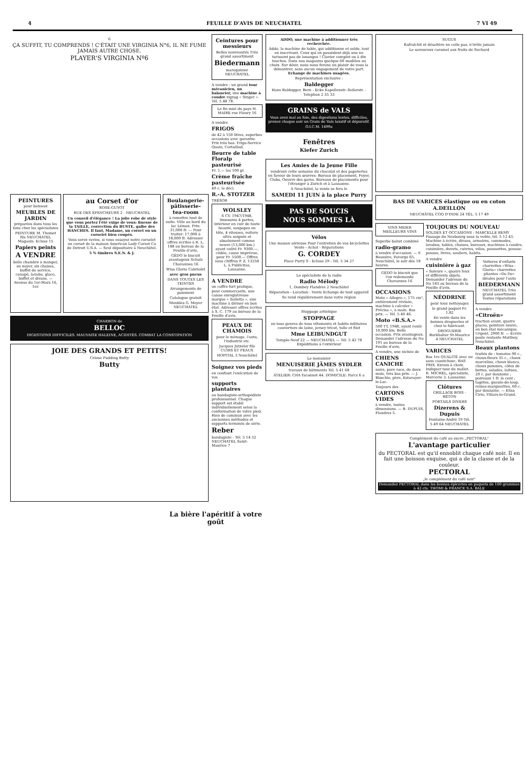4 FEUILLE D'AVIS DE NEUCHATEL 7 VI 49
6
ÇA SUFFIT, TU COMPRENDS ! C'ÉTAIT UNE VIRGINIA N°6, IL NE FUME JAMAIS AUTRE CHOSE.
PLAYER'S VIRGINIA Nº6
PEINTURES
pour bateaux
MEUBLES DE JARDIN
préparées dans tous les tons chez les spécialistes
PEINTURE M. Thomet fils NEUCHATEL Magasin: Ecluse 15
Papiers peints
A VENDRE
belle chambre à manger, en noyer, six chaises, buffet de service, canapé, lavabo, glace, buffet et divans. — Avenue du 1er-Mars 16, 1er.
au Corset d'or
ROSÉ-GUYOT
RUE DES ÉPANCHEURS 2 . NEUCHATEL
Un conseil d'élégance ! La jolie robe de style que vous portez l'été exige de vous: finesse de la TAILLE, correction du BUSTE, galbe des HANCHES. Il faut, Madame, un corset ou un corselet bien coupés.
Vous serez ravies, si vous essayez notre corselet ou corset de la maison American Lady Corset Co de Detroit U.S.A. — Seul dépositaire à Neuchâtel.
5 % timbres S.E.N. & J.
Boulangerie-pâtisserie-tea-room
à remettre tout de suite. Ville au bord du lac Léman. Prix: 31,000 fr. — Pour traiter: 17,000 à 18,000 fr. Adresser offres écrites à R. L. 188 au bureau de la Feuille d'avis.
GÉDO le biscuit avantageux Schulz Chavannes 16
Wisa Gloria Cabriolet
avec gros pneus
DANS TOUTES LES TEINTES
Arrangements de paiement
Catalogue gratuit
Meubles G. Meyer NEUCHATEL
CHARBON de
BELLOC
DIGESTIONS DIFFICILES. MAUVAISE HALEINE, ACIDITÉS. COMBAT LA CONSTIPATION
JOIE DES GRANDS ET PETITS!
Crème Pudding Butty
Butty
Ceintures pour messieurs
Belles nouveautés Très grand assortiment
Biedermann
maroquinier NEUCHATEL
A vendre : un grand tour mécanicien, un balancier, une machine à coudre zigzag « Singer ». Tél. 5 48 78.
Le fin miel du pays H. MAIRE rue Fleury 16
A vendre
FRIGOS
de 42 à 150 litres, superbes occasions avec garantie. Prix très bas. Frigo-Service Quain, Cortaillod.
Beurre de table Floralp pasteurisé
Fr. 1.— les 100 gr.
Crème fraîche pasteurisée
49 c. le déci.
R.-A. STOTZER
TRÉSOR
WOLSLEY
6 CV. 1947/1948, limousine 4 portes, intérieur en cuir de toute beauté, soupapes en tête, 4 vitesses, voiture ultra soignée et absolument comme neuve (13,000 km.) ayant coûté Fr. 9300.—, cédée, cause imprévue, pour Fr. 5500.— Offres sous chiffres P. Z. 13258 L. à Publicitas, Lausanne.
A VENDRE
un coffre fort pratique, pour commerçants, une caisse enregistreuse marque « Solletta », une machine à diviser en bon état. Adresser offres écrites à X. C. 179 au bureau de la Feuille d'avis.
PEAUX DE CHAMOIS
pour le ménage, l'auto, l'industrie etc.
Jacques Jutzeler fils CUIRS ET PEAUX
HOPITAL 3 Neuchâtel
Soignez vos pieds
en confiant l'exécution de vos
supports plantaires
au bandagiste-orthopédiste professionnel. Chaque support est établi individuellement selon la conformation de votre pied. Rien de commun avec les anciennes méthodes et supports terminés de série.
Reber
bandagiste - Tél. 5 14 52 NEUCHATEL Saint-Maurice 7
ADDO, une machine à additionner très recherchée.
Addo, la machine de table, qui additionne et solde, tout en inscrivant. Ceux qui en possèdent déjà une ne tarissent pas de louanges ! Clavier complet ou à dix touches. Dans nos magasins quelque 60 modèles au choix. Sur désir, nous nous ferons un plaisir de vous la démontrer, sans aucun engagement de votre part. Echange de machines usagées.
Représentation exclusive :
Baldegger
Hans Baldegger, Bern - Ecke Kapellenstr.-Seilerstr. - Telephon 2 35 33
GRAINS de VALS
Vous avez mal au foie, des digestions lentes, difficiles, prenez chaque soir un Grain de Vals laxatif et dépuratif.
O.I.C.M. 1499a
Fenêtres
Kiefer Zurich
Les Amies de la Jeune Fille
vendront cette semaine du chocolat et des papeteries en faveur de leurs œuvres: Bureau de placement, Foyer, Clubs, Oeuvre des gares. Bureaux de placements pour l'étranger à Zurich et à Lausanne.
A Neuchâtel, la vente se fera le
SAMEDI 11 JUIN à la place Purry
PAS DE SOUCIS
NOUS SOMMES LÀ
Vélos
Une maison sérieuse Pour l'entretien de vos bicyclettes Vente - Achat - Réparations
G. CORDEY
Place Purry 9 - Ecluse 29 - Tél. 5 34 27
Le spécialiste de la radio
Radio Mélody
1, Dombey Flandres 2 Neuchâtel
Réparation - Location - Vente Echange de tout appareil
Se rend régulièrement dans votre région
Stoppage artistique
STOPPAGE
en tous genres de tous vêtements et habits militaires couverture de laine, jersey tricot, tulle et filet
Mme LEIBUNDGUT
Temple-Neuf 22 — NEUCHATEL — Tél. 5 43 78 Expéditions à l'extérieur
Le menuisier
MENUISERIE JÄMES SYDLER
travaux de bâtiments Tél. 5 41 68
ATELIER: Crêt-Taconnet 44. DOMICILE: Parcs 6 a
SUGUS
Rafraîchit et désaltère ne colle pas, n'irrite jamais
Le savoureux caramel aux fruits de Suchard
BAS DE VARICES élastique ou en coton
A.DEILLON
NEUCHÂTEL COQ D'INDE 24 TÉL. 5 17 49
VINS MEIER MEILLEURS VINS
Superbe bahut combiné
radio-gramo
à vendre d'occasion. — F. Beausire, Favarge 65, Neuchâtel, le soir dès 18 heures.
GÉDO le biscuit que l'on redemande Chavannes 16
OCCASIONS
Moto « Allegro », 175 cm³, entièrement révisée, machine à calculer « Précisa », à main. Bas prix. — Tél. 5 40 46.
Moto «B.S.A.»
500 TT, 1948, ayant roulé 10,000 km. Belle occasion. Prix avantageux. Demander l'adresse du No 191 au bureau de la Feuille d'avis.
A vendre, une nichée de
CHIENS CANICHE
noirs, pure race, de deux mois, très bas prix. — J. Blœchle, père, Estavayer-le-Lac.
Toujours des
CARTONS VIDES
à vendre, toutes dimensions. — B. DUPUIS, Flandres 5.
TOUJOURS DU NOUVEAU
SOLDES ET OCCASIONS - MARCELLE REMY Passage du Neubourg sous la voûte, tél. 5 12 43. Machine à écrire, divans, armoires, commodes, lavabos, tables, chaises, bureaux, machines à coudre, cuisinière, duvets, cuivres, vélos, poussettes, pousse-pousse, livres, souliers, habits.
A vendre
cuisinière à gaz
« Soleure », quatre feux et différents objets. Demander l'adresse du No 183 au bureau de la Feuille d'avis.
NÉODRINE
pour tous nettoyages
le grand paquet Fr. 1.82
En vente dans les bonnes drogueries et chez le fabricant.
DROGUERIE Burkhalter St-Maurice 4 NEUCHATEL
VARICES
Bas 1re QUALITÉ avec ou sans caoutchouc. BAS PRIX. Envois à choix. Indiquer tour du mollet. R. MICHEL, spécialiste, Mercerie 3, Lausanne.
Clôtures
GRILLAGE BOIS - BÉTON
PORTAILS DIVERS
Dizerens & Dupuis
Fontaine-André 19 Tél. 5 49 64 NEUCHATEL
Voitures d'enfants charrettes «Wisa - Gloria» charrettes pliantes «Do Do» idéales pour l'auto
BIEDERMANN
NEUCHATEL Très grand assortiment Toutes réparations
A vendre
«Citroën»
traction avant, quatre places, peinture neuve, en bon état mécanique. Urgent. 2900 fr. — Ecrire poste restante Matthey, Neuchâtel.
Beaux plantons
traités de : tomates 90 c., choux-fleurs 35 c., choux marcelins, choux blancs, choux pommes, côtes de bettes, salades, laitues, 20 c. par douzaine ; poireaux 1 fr. le cent ; tagètes, gueule-de-loup, reines-marguerites, 60 c. par douzaine. — Elisa Cirio, Villars-le-Grand.
Complément du café au sucre „PECTORAL"
L'avantage particulier
du PECTORAL est qu'il ennoblit chaque café noir. Il en fait une boisson exquise, qui a de la classe et de la couleur.
PECTORAL
„le complément du café noir"
Demandez PECTORAL dans les bonnes épiceries en paquets de 100 grammes à 42 cts. THOMI & FRANCK S.A. BALE
La bière l'apéritif à votre goût